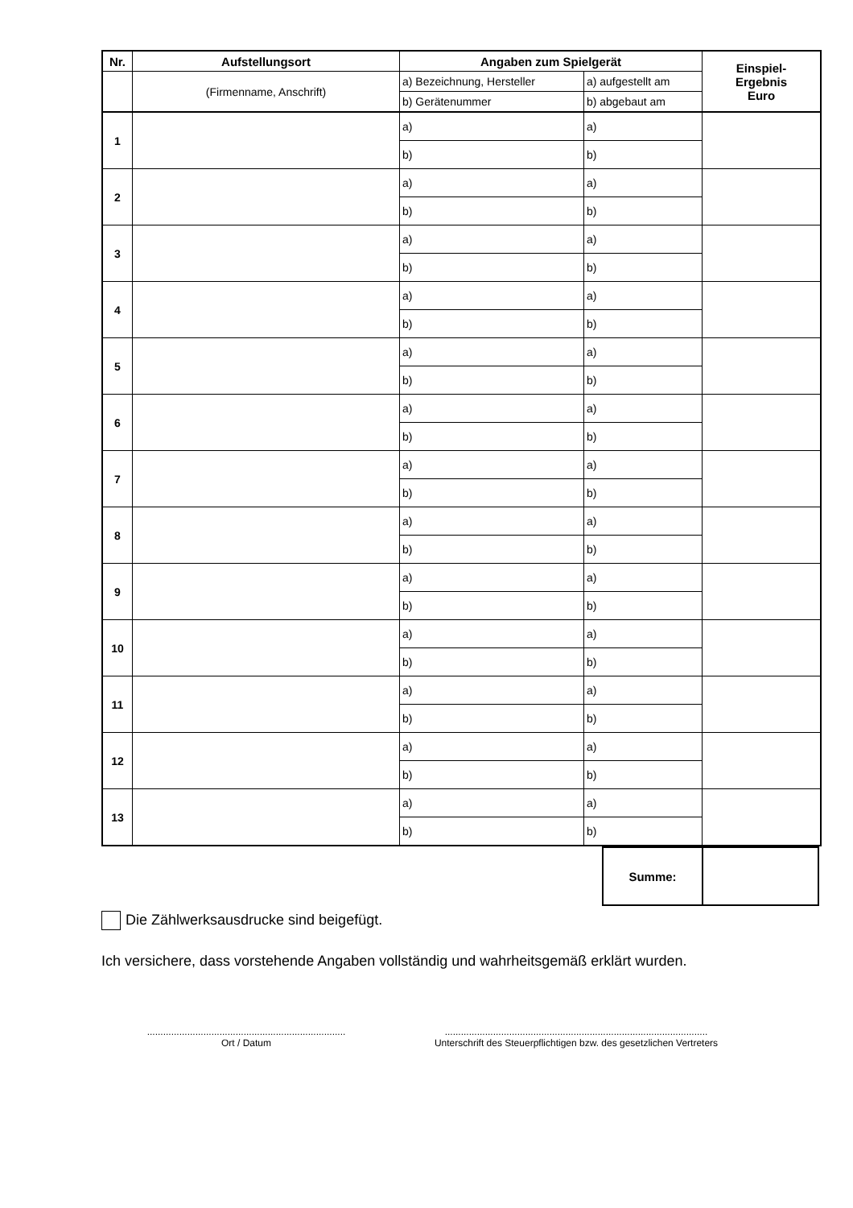| Nr. | Aufstellungsort | Angaben zum Spielgerät | | Einspiel- Ergebnis Euro |
| --- | --- | --- | --- | --- |
| | (Firmenname, Anschrift) | a) Bezeichnung, Hersteller | a) aufgestellt am | |
| | | b) Gerätenummer | b) abgebaut am | |
| 1 | | a) | a) | |
| | | b) | b) | |
| 2 | | a) | a) | |
| | | b) | b) | |
| 3 | | a) | a) | |
| | | b) | b) | |
| 4 | | a) | a) | |
| | | b) | b) | |
| 5 | | a) | a) | |
| | | b) | b) | |
| 6 | | a) | a) | |
| | | b) | b) | |
| 7 | | a) | a) | |
| | | b) | b) | |
| 8 | | a) | a) | |
| | | b) | b) | |
| 9 | | a) | a) | |
| | | b) | b) | |
| 10 | | a) | a) | |
| | | b) | b) | |
| 11 | | a) | a) | |
| | | b) | b) | |
| 12 | | a) | a) | |
| | | b) | b) | |
| 13 | | a) | a) | |
| | | b) | b) | |
| Summe: | |
Die Zählwerksausdrucke sind beigefügt.
Ich versichere, dass vorstehende Angaben vollständig und wahrheitsgemäß erklärt wurden.
..........................................................................
Ort / Datum
..................................................................................................
Unterschrift des Steuerpflichtigen bzw. des gesetzlichen Vertreters